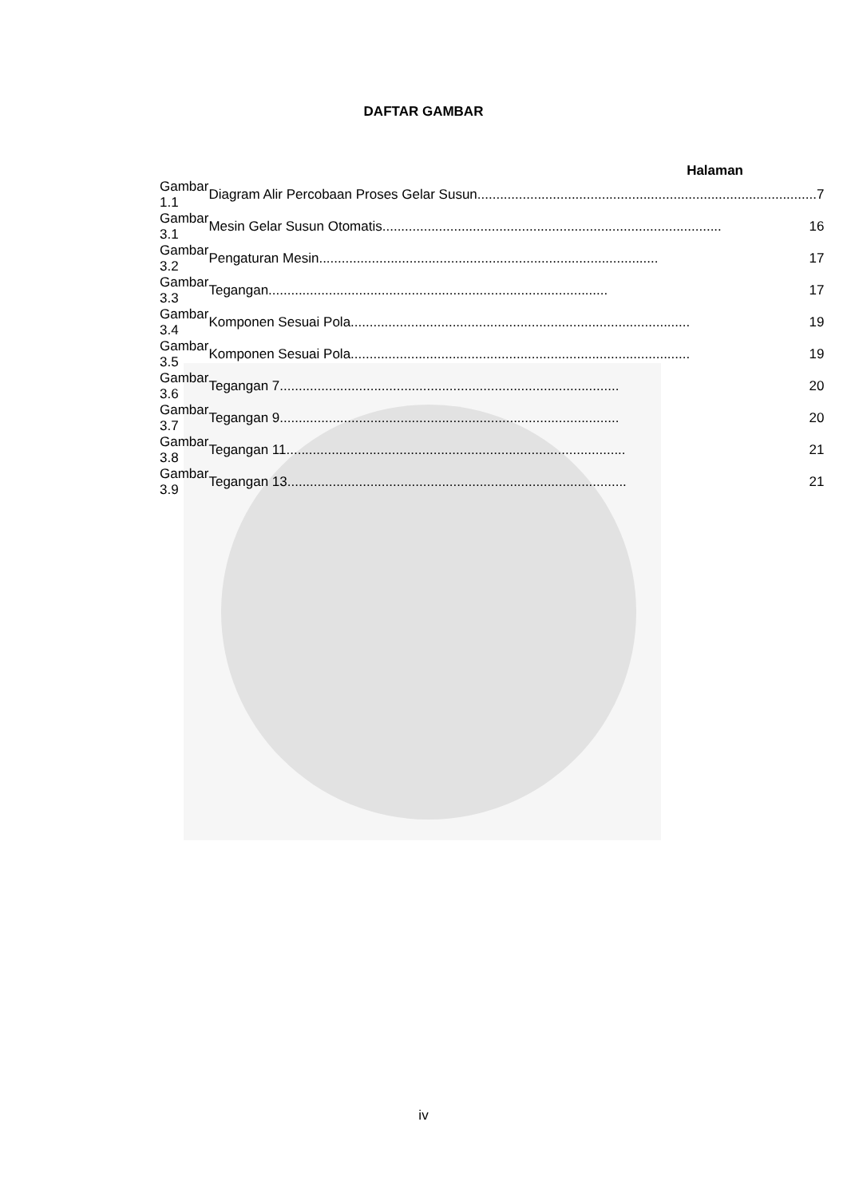DAFTAR GAMBAR
Halaman
| Gambar 1.1 | Diagram Alir Percobaan Proses Gelar Susun .......................................................................................... 7 |
| Gambar 3.1 | Mesin Gelar Susun Otomatis .......................................................................................... 16 |
| Gambar 3.2 | Pengaturan Mesin .......................................................................................... 17 |
| Gambar 3.3 | Tegangan .......................................................................................... 17 |
| Gambar 3.4 | Komponen Sesuai Pola .......................................................................................... 19 |
| Gambar 3.5 | Komponen Sesuai Pola .......................................................................................... 19 |
| Gambar 3.6 | Tegangan 7 .......................................................................................... 20 |
| Gambar 3.7 | Tegangan 9 .......................................................................................... 20 |
| Gambar 3.8 | Tegangan 11 .......................................................................................... 21 |
| Gambar 3.9 | Tegangan 13 .......................................................................................... 21 |
iv